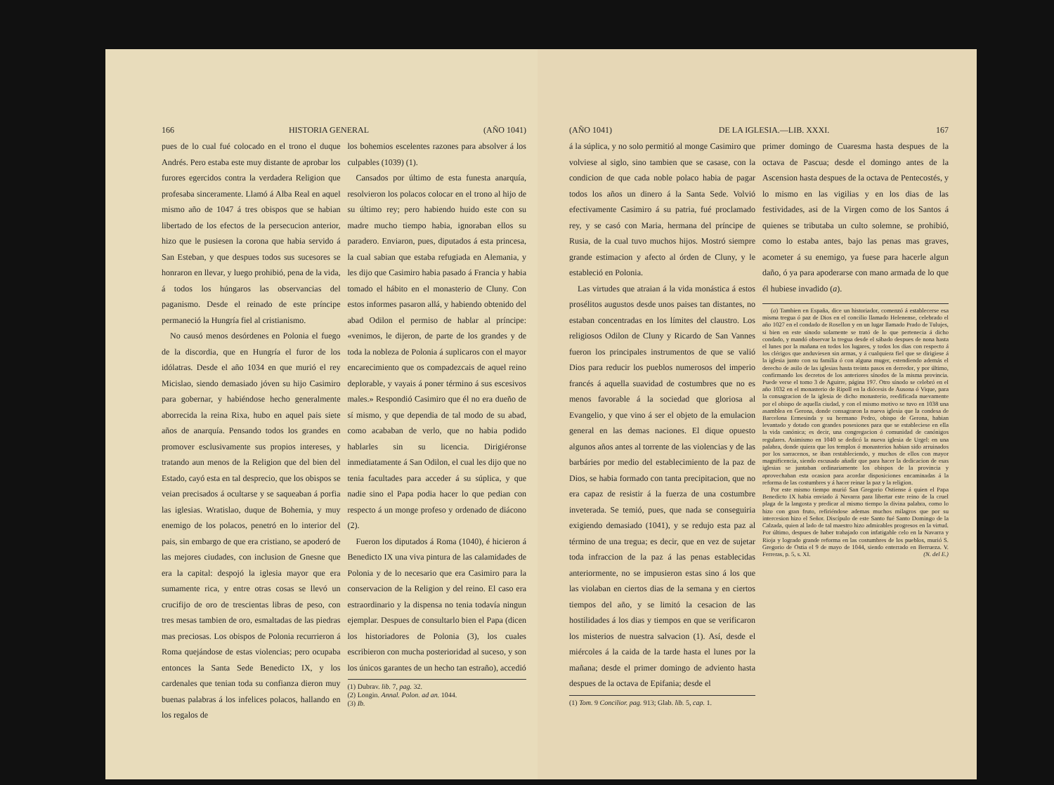166 HISTORIA GENERAL (AÑO 1041)
pues de lo cual fué colocado en el trono el duque Andrés. Pero estaba este muy distante de aprobar los furores egercidos contra la verdadera Religion que profesaba sinceramente. Llamó á Alba Real en aquel mismo año de 1047 á tres obispos que se habian libertado de los efectos de la persecucion anterior, hizo que le pusiesen la corona que habia servido á San Esteban, y que despues todos sus sucesores se honraron en llevar, y luego prohibió, pena de la vida, á todos los húngaros las observancias del paganismo. Desde el reinado de este príncipe permaneció la Hungría fiel al cristianismo.
No causó menos desórdenes en Polonia el fuego de la discordia, que en Hungría el furor de los idólatras. Desde el año 1034 en que murió el rey Micislao, siendo demasiado jóven su hijo Casimiro para gobernar, y habiéndose hecho generalmente aborrecida la reina Rixa, hubo en aquel pais siete años de anarquía. Pensando todos los grandes en promover esclusivamente sus propios intereses, y tratando aun menos de la Religion que del bien del Estado, cayó esta en tal desprecio, que los obispos se veian precisados á ocultarse y se saqueaban á porfia las iglesias. Wratislao, duque de Bohemia, y muy enemigo de los polacos, penetró en lo interior del pais, sin embargo de que era cristiano, se apoderó de las mejores ciudades, con inclusion de Gnesne que era la capital: despojó la iglesia mayor que era sumamente rica, y entre otras cosas se llevó un crucifijo de oro de trescientas libras de peso, con tres mesas tambien de oro, esmaltadas de las piedras mas preciosas. Los obispos de Polonia recurrieron á Roma quejándose de estas violencias; pero ocupaba entonces la Santa Sede Benedicto IX, y los cardenales que tenian toda su confianza dieron muy buenas palabras á los infelices polacos, hallando en los regalos de
los bohemios escelentes razones para absolver á los culpables (1039) (1).
Cansados por último de esta funesta anarquía, resolvieron los polacos colocar en el trono al hijo de su último rey; pero habiendo huido este con su madre mucho tiempo habia, ignoraban ellos su paradero. Enviaron, pues, diputados á esta princesa, la cual sabian que estaba refugiada en Alemania, y les dijo que Casimiro habia pasado á Francia y habia tomado el hábito en el monasterio de Cluny. Con estos informes pasaron allá, y habiendo obtenido del abad Odilon el permiso de hablar al príncipe: «venimos, le dijeron, de parte de los grandes y de toda la nobleza de Polonia á suplicaros con el mayor encarecimiento que os compadezcais de aquel reino deplorable, y vayais á poner término á sus escesivos males.» Respondió Casimiro que él no era dueño de sí mismo, y que dependia de tal modo de su abad, como acababan de verlo, que no habia podido hablarles sin su licencia. Dirigiéronse inmediatamente á San Odilon, el cual les dijo que no tenia facultades para acceder á su súplica, y que nadie sino el Papa podia hacer lo que pedian con respecto á un monge profeso y ordenado de diácono (2).
Fueron los diputados á Roma (1040), é hicieron á Benedicto IX una viva pintura de las calamidades de Polonia y de lo necesario que era Casimiro para la conservacion de la Religion y del reino. El caso era estraordinario y la dispensa no tenia todavía ningun ejemplar. Despues de consultarlo bien el Papa (dicen los historiadores de Polonia (3), los cuales escribieron con mucha posterioridad al suceso, y son los únicos garantes de un hecho tan estraño), accedió
(1) Dubrav. lib. 7, pag. 32.
(2) Longin. Annal. Polon. ad an. 1044.
(3) Ib.
(AÑO 1041) DE LA IGLESIA.—LIB. XXXI. 167
á la súplica, y no solo permitió al monge Casimiro que volviese al siglo, sino tambien que se casase, con la condicion de que cada noble polaco habia de pagar todos los años un dinero á la Santa Sede. Volvió efectivamente Casimiro á su patria, fué proclamado rey, y se casó con Maria, hermana del príncipe de Rusia, de la cual tuvo muchos hijos. Mostró siempre grande estimacion y afecto al órden de Cluny, y le estableció en Polonia.
Las virtudes que atraian á la vida monástica á estos prosélitos augustos desde unos paises tan distantes, no estaban concentradas en los límites del claustro. Los religiosos Odilon de Cluny y Ricardo de San Vannes fueron los principales instrumentos de que se valió Dios para reducir los pueblos numerosos del imperio francés á aquella suavidad de costumbres que no es menos favorable á la sociedad que gloriosa al Evangelio, y que vino á ser el objeto de la emulacion general en las demas naciones. El dique opuesto algunos años antes al torrente de las violencias y de las barbáries por medio del establecimiento de la paz de Dios, se habia formado con tanta precipitacion, que no era capaz de resistir á la fuerza de una costumbre inveterada. Se temió, pues, que nada se conseguiria exigiendo demasiado (1041), y se redujo esta paz al término de una tregua; es decir, que en vez de sujetar toda infraccion de la paz á las penas establecidas anteriormente, no se impusieron estas sino á los que las violaban en ciertos dias de la semana y en ciertos tiempos del año, y se limitó la cesacion de las hostilidades á los dias y tiempos en que se verificaron los misterios de nuestra salvacion (1). Así, desde el miércoles á la caida de la tarde hasta el lunes por la mañana; desde el primer domingo de adviento hasta despues de la octava de Epifania; desde el
(1) Tom. 9 Concilior. pag. 913; Glab. lib. 5, cap. 1.
primer domingo de Cuaresma hasta despues de la octava de Pascua; desde el domingo antes de la Ascension hasta despues de la octava de Pentecostés, y lo mismo en las vigilias y en los dias de las festividades, asi de la Virgen como de los Santos á quienes se tributaba un culto solemne, se prohibió, como lo estaba antes, bajo las penas mas graves, acometer á su enemigo, ya fuese para hacerle algun daño, ó ya para apoderarse con mano armada de lo que él hubiese invadido (a).
(a) Tambien en España, dice un historiador, comenzó á establecerse esa misma tregua ó paz de Dios en el concilio llamado Helenense, celebrado el año 1027 en el condado de Rosellon y en un lugar llamado Prado de Tulujes, si bien en este sínodo solamente se trató de lo que pertenecia á dicho condado, y mandó observar la tregua desde el sábado despues de nona hasta el lunes por la mañana en todos los lugares, y todos los dias con respecto á los clérigos que anduviesen sin armas, y á cualquiera fiel que se dirigiese á la iglesia junto con su familia ó con alguna muger, estendiendo además el derecho de asilo de las iglesias hasta treinta pasos en derredor, y por último, confirmando los decretos de los anteriores sínodos de la misma provincia. Puede verse el tomo 3 de Aguirre, página 197. Otro sínodo se celebró en el año 1032 en el monasterio de Ripoll en la diócesis de Ausona ó Vique, para la consagracion de la iglesia de dicho monasterio, reedificada nuevamente por el obispo de aquella ciudad, y con el mismo motivo se tuvo en 1038 una asamblea en Gerona, donde consagraron la nueva iglesia que la condesa de Barcelona Ermesinda y su hermano Pedro, obispo de Gerona, habian levantado y dotado con grandes posesiones para que se estableciese en ella la vida canónica; es decir, una congregacion ó comunidad de canónigos regulares. Asimismo en 1040 se dedicó la nueva iglesia de Urgel: en una palabra, donde quiera que los templos ó monasterios habian sido arruinados por los sarracenos, se iban restableciendo, y muchos de ellos con mayor magnificencia, siendo escusado añadir que para hacer la dedicacion de esas iglesias se juntaban ordinariamente los obispos de la provincia y aprovechaban esta ocasion para acordar disposiciones encaminadas á la reforma de las costumbres y á hacer reinar la paz y la religion.
Por este mismo tiempo murió San Gregorio Ostiense á quien el Papa Benedicto IX habia enviado á Navarra para libertar este reino de la cruel plaga de la langosta y predicar al mismo tiempo la divina palabra, como lo hizo con gran fruto, refiriéndose ademas muchos milagros que por su intercesion hizo el Señor. Discípulo de este Santo fué Santo Domingo de la Calzada, quien al lado de tal maestro hizo admirables progresos en la virtud. Por último, despues de haber trabajado con infatigable celo en la Navarra y Rioja y logrado grande reforma en las costumbres de los pueblos, murió S. Gregorio de Ostia el 9 de mayo de 1044, siendo enterrado en Berrueza. V. Ferreras, p. 5, s. XI. (N. del E.)